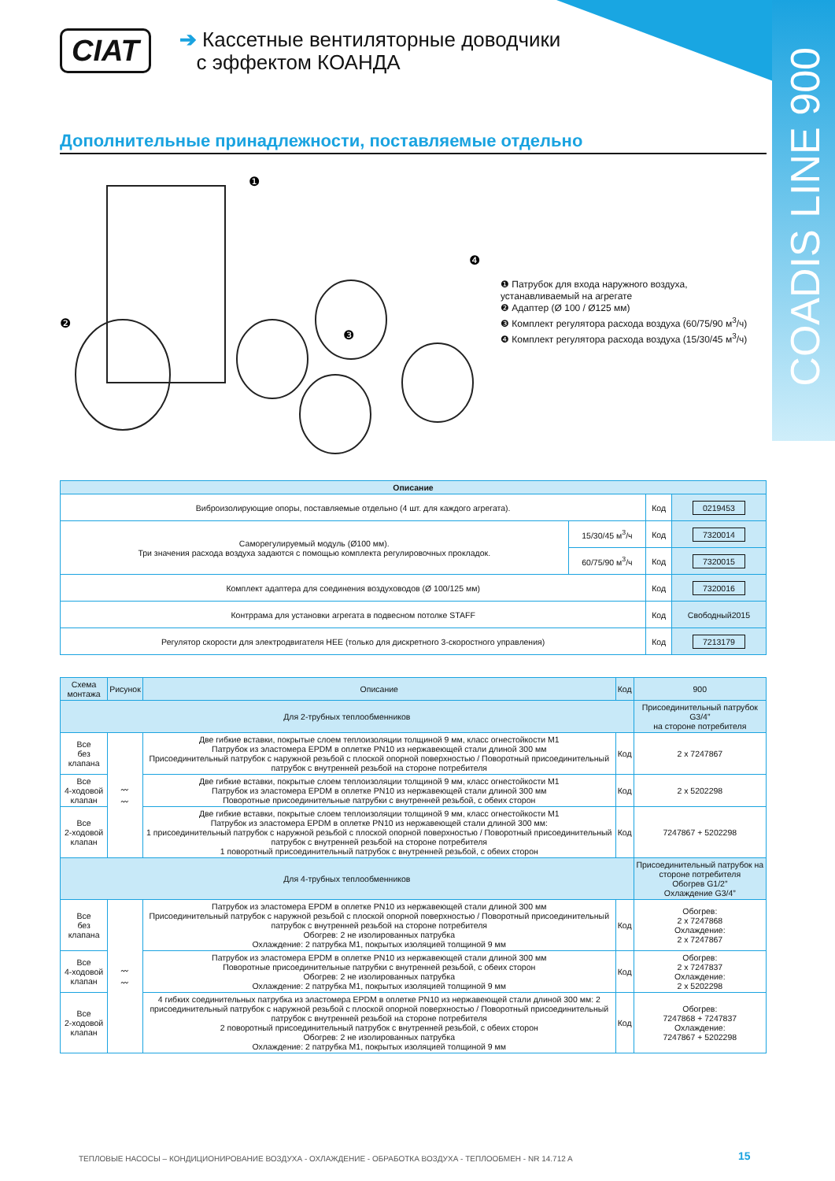COADIS LINE 900
CIAT
➔ Кассетные вентиляторные доводчики
с эффектом КОАНДА
Дополнительные принадлежности, поставляемые отдельно
❶
❷
❸
❹
❶ Патрубок для входа наружного воздуха, устанавливаемый на агрегате
❷ Адаптер (Ø 100 / Ø125 мм)
❸ Комплект регулятора расхода воздуха (60/75/90 м<sup>3</sup>/ч)
❹ Комплект регулятора расхода воздуха (15/30/45 м<sup>3</sup>/ч)
| Описание | | | |
| --- | --- | --- | --- |
| Виброизолирующие опоры, поставляемые отдельно (4 шт. для каждого агрегата). | | Код | 0219453 |
| Саморегулируемый модуль (Ø100 мм). Три значения расхода воздуха задаются с помощью комплекта регулировочных прокладок. | 15/30/45 м<sup>3</sup>/ч | Код | 7320014 |
| | 60/75/90 м<sup>3</sup>/ч | Код | 7320015 |
| Комплект адаптера для соединения воздуховодов (Ø 100/125 мм) | | Код | 7320016 |
| Контррама для установки агрегата в подвесном потолке STAFF | | Код | Свободный2015 |
| Регулятор скорости для электродвигателя HEE (только для дискретного 3-скоростного управления) | | Код | 7213179 |
| Схема монтажа | Рисунок | Описание | Код | 900 |
| --- | --- | --- | --- | --- |
| Для 2-трубных теплообменников | | | | Присоединительный патрубок G3/4” на стороне потребителя |
| Все без клапана | 〰 〰 | Две гибкие вставки, покрытые слоем теплоизоляции толщиной 9 мм, класс огнестойкости M1 Патрубок из эластомера EPDM в оплетке PN10 из нержавеющей стали длиной 300 мм Присоединительный патрубок с наружной резьбой с плоской опорной поверхностью / Поворотный присоединительный патрубок с внутренней резьбой на стороне потребителя | Код | 2 x 7247867 |
| Все 4-ходовой клапан | | Две гибкие вставки, покрытые слоем теплоизоляции толщиной 9 мм, класс огнестойкости M1 Патрубок из эластомера EPDM в оплетке PN10 из нержавеющей стали длиной 300 мм Поворотные присоединительные патрубки с внутренней резьбой, с обеих сторон | Код | 2 x 5202298 |
| Все 2-ходовой клапан | | Две гибкие вставки, покрытые слоем теплоизоляции толщиной 9 мм, класс огнестойкости M1 Патрубок из эластомера EPDM в оплетке PN10 из нержавеющей стали длиной 300 мм: 1 присоединительный патрубок с наружной резьбой с плоской опорной поверхностью / Поворотный присоединительный патрубок с внутренней резьбой на стороне потребителя 1 поворотный присоединительный патрубок с внутренней резьбой, с обеих сторон | Код | 7247867 + 5202298 |
| Для 4-трубных теплообменников | | | | Присоединительный патрубок на стороне потребителя Обогрев G1/2” Охлаждение G3/4” |
| Все без клапана | 〰 〰 | Патрубок из эластомера EPDM в оплетке PN10 из нержавеющей стали длиной 300 мм Присоединительный патрубок с наружной резьбой с плоской опорной поверхностью / Поворотный присоединительный патрубок с внутренней резьбой на стороне потребителя Обогрев: 2 не изолированных патрубка Охлаждение: 2 патрубка M1, покрытых изоляцией толщиной 9 мм | Код | Обогрев: 2 x 7247868 Охлаждение: 2 x 7247867 |
| Все 4-ходовой клапан | | Патрубок из эластомера EPDM в оплетке PN10 из нержавеющей стали длиной 300 мм Поворотные присоединительные патрубки с внутренней резьбой, с обеих сторон Обогрев: 2 не изолированных патрубка Охлаждение: 2 патрубка M1, покрытых изоляцией толщиной 9 мм | Код | Обогрев: 2 x 7247837 Охлаждение: 2 x 5202298 |
| Все 2-ходовой клапан | | 4 гибких соединительных патрубка из эластомера EPDM в оплетке PN10 из нержавеющей стали длиной 300 мм: 2 присоединительный патрубок с наружной резьбой с плоской опорной поверхностью / Поворотный присоединительный патрубок с внутренней резьбой на стороне потребителя 2 поворотный присоединительный патрубок с внутренней резьбой, с обеих сторон Обогрев: 2 не изолированных патрубка Охлаждение: 2 патрубка M1, покрытых изоляцией толщиной 9 мм | Код | Обогрев: 7247868 + 7247837 Охлаждение: 7247867 + 5202298 |
ТЕПЛОВЫЕ НАСОСЫ – КОНДИЦИОНИРОВАНИЕ ВОЗДУХА - ОХЛАЖДЕНИЕ - ОБРАБОТКА ВОЗДУХА - ТЕПЛООБМЕН - NR 14.712 A
15